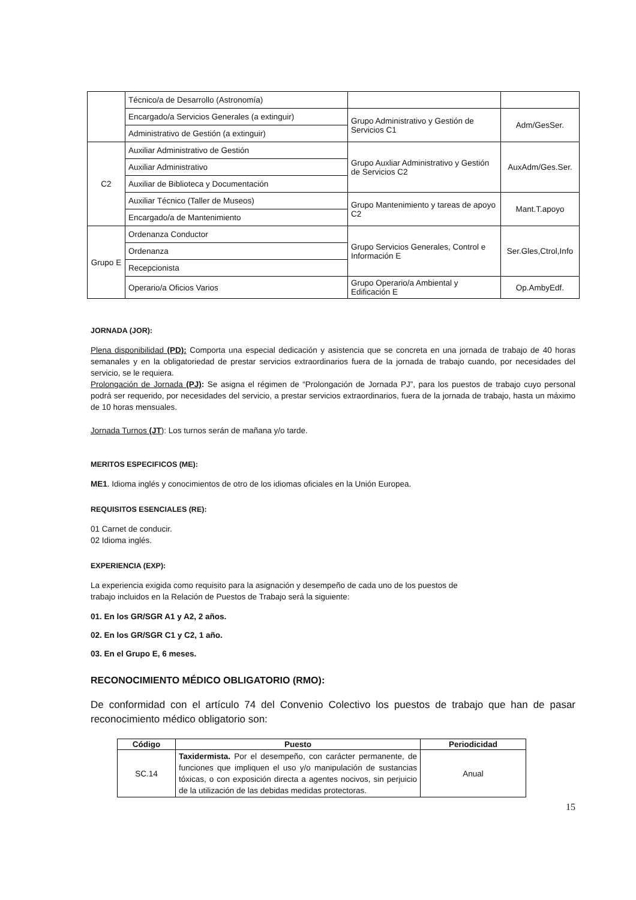| | Técnico/a de Desarrollo (Astronomía) | | |
| | Encargado/a Servicios Generales (a extinguir) | Grupo Administrativo y Gestión de Servicios C1 | Adm/GesSer. |
| | Administrativo de Gestión (a extinguir) | | |
| C2 | Auxiliar Administrativo de Gestión | Grupo Auxliar Administrativo y Gestión de Servicios C2 | AuxAdm/Ges.Ser. |
| | Auxiliar Administrativo | | |
| | Auxiliar de Biblioteca y Documentación | | |
| | Auxiliar Técnico (Taller de Museos) | Grupo Mantenimiento y tareas de apoyo C2 | Mant.T.apoyo |
| | Encargado/a de Mantenimiento | | |
| Grupo E | Ordenanza Conductor | Grupo Servicios Generales, Control e Información E | Ser.Gles,Ctrol,Info |
| | Ordenanza | | |
| | Recepcionista | | |
| | Operario/a Oficios Varios | Grupo Operario/a Ambiental y Edificación E | Op.AmbyEdf. |
JORNADA (JOR):
Plena disponibilidad (PD): Comporta una especial dedicación y asistencia que se concreta en una jornada de trabajo de 40 horas semanales y en la obligatoriedad de prestar servicios extraordinarios fuera de la jornada de trabajo cuando, por necesidades del servicio, se le requiera.
Prolongación de Jornada (PJ): Se asigna el régimen de “Prolongación de Jornada PJ”, para los puestos de trabajo cuyo personal podrá ser requerido, por necesidades del servicio, a prestar servicios extraordinarios, fuera de la jornada de trabajo, hasta un máximo de 10 horas mensuales.
Jornada Turnos (JT): Los turnos serán de mañana y/o tarde.
MERITOS ESPECIFICOS (ME):
ME1. Idioma inglés y conocimientos de otro de los idiomas oficiales en la Unión Europea.
REQUISITOS ESENCIALES (RE):
01 Carnet de conducir.
02 Idioma inglés.
EXPERIENCIA (EXP):
La experiencia exigida como requisito para la asignación y desempeño de cada uno de los puestos de
trabajo incluidos en la Relación de Puestos de Trabajo será la siguiente:
01. En los GR/SGR A1 y A2, 2 años.
02. En los GR/SGR C1 y C2, 1 año.
03. En el Grupo E, 6 meses.
RECONOCIMIENTO MÉDICO OBLIGATORIO (RMO):
De conformidad con el artículo 74 del Convenio Colectivo los puestos de trabajo que han de pasar reconocimiento médico obligatorio son:
| Código | Puesto | Periodicidad |
| --- | --- | --- |
| SC.14 | Taxidermista. Por el desempeño, con carácter permanente, de funciones que impliquen el uso y/o manipulación de sustancias tóxicas, o con exposición directa a agentes nocivos, sin perjuicio de la utilización de las debidas medidas protectoras. | Anual |
15